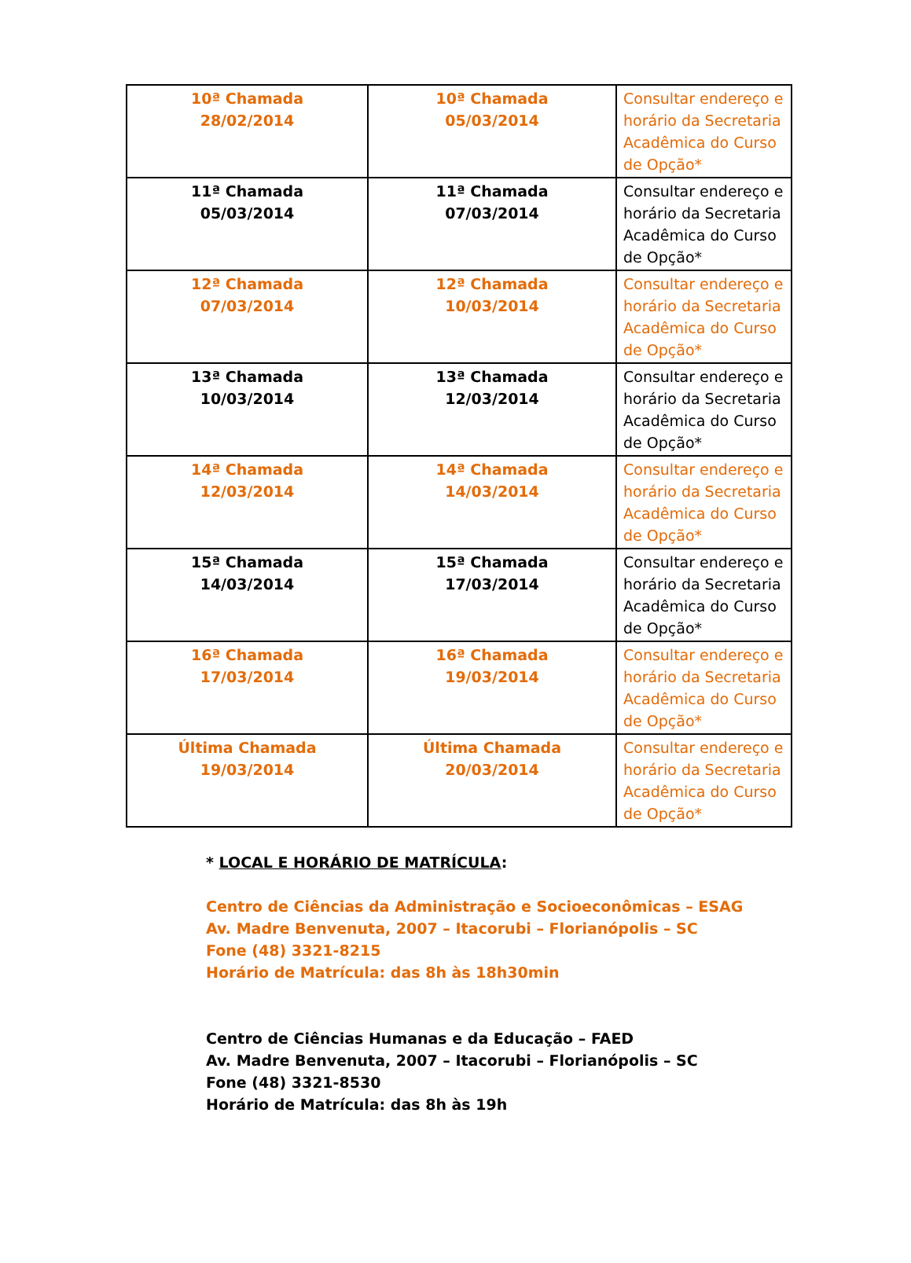| 10ª Chamada 28/02/2014 | 10ª Chamada 05/03/2014 | Consultar endereço e horário da Secretaria Acadêmica do Curso de Opção* |
| 11ª Chamada 05/03/2014 | 11ª Chamada 07/03/2014 | Consultar endereço e horário da Secretaria Acadêmica do Curso de Opção* |
| 12ª Chamada 07/03/2014 | 12ª Chamada 10/03/2014 | Consultar endereço e horário da Secretaria Acadêmica do Curso de Opção* |
| 13ª Chamada 10/03/2014 | 13ª Chamada 12/03/2014 | Consultar endereço e horário da Secretaria Acadêmica do Curso de Opção* |
| 14ª Chamada 12/03/2014 | 14ª Chamada 14/03/2014 | Consultar endereço e horário da Secretaria Acadêmica do Curso de Opção* |
| 15ª Chamada 14/03/2014 | 15ª Chamada 17/03/2014 | Consultar endereço e horário da Secretaria Acadêmica do Curso de Opção* |
| 16ª Chamada 17/03/2014 | 16ª Chamada 19/03/2014 | Consultar endereço e horário da Secretaria Acadêmica do Curso de Opção* |
| Última Chamada 19/03/2014 | Última Chamada 20/03/2014 | Consultar endereço e horário da Secretaria Acadêmica do Curso de Opção* |
* LOCAL E HORÁRIO DE MATRÍCULA:
Centro de Ciências da Administração e Socioeconômicas – ESAG
Av. Madre Benvenuta, 2007 – Itacorubi – Florianópolis – SC
Fone (48) 3321-8215
Horário de Matrícula: das 8h às 18h30min
Centro de Ciências Humanas e da Educação – FAED
Av. Madre Benvenuta, 2007 – Itacorubi – Florianópolis – SC
Fone (48) 3321-8530
Horário de Matrícula: das 8h às 19h